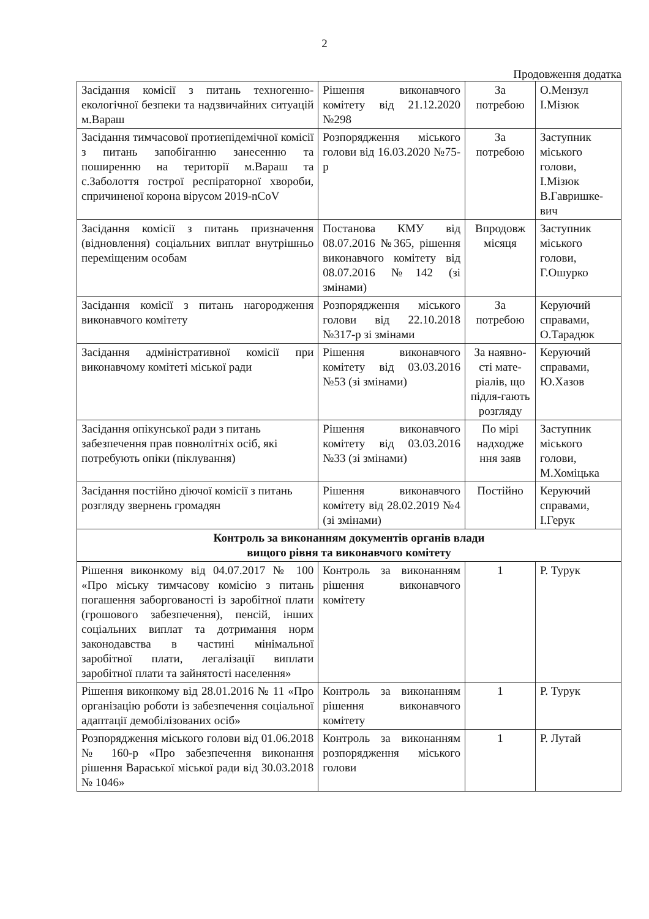2
Продовження додатка
| Засідання комісії з питань техногенно-екологічної безпеки та надзвичайних ситуацій м.Вараш | Рішення виконавчого комітету від 21.12.2020 №298 | За потребою | О.Мензул І.Мізюк |
| Засідання тимчасової протиепідемічної комісії з питань запобіганню занесенню та поширенню на території м.Вараш та с.Заболоття гострої респіраторної хвороби, спричиненої корона вірусом 2019-nCoV | Розпорядження міського голови від 16.03.2020 №75-р | За потребою | Заступник міського голови, І.Мізюк В.Гавришке-вич |
| Засідання комісії з питань призначення (відновлення) соціальних виплат внутрішньо переміщеним особам | Постанова КМУ від 08.07.2016 №365, рішення виконавчого комітету від 08.07.2016 №142 (зі змінами) | Впродовж місяця | Заступник міського голови, Г.Ошурко |
| Засідання комісії з питань нагородження виконавчого комітету | Розпорядження міського голови від 22.10.2018 №317-р зі змінами | За потребою | Керуючий справами, О.Тарадюк |
| Засідання адміністративної комісії при виконавчому комітеті міської ради | Рішення виконавчого комітету від 03.03.2016 №53 (зі змінами) | За наявно-сті мате-ріалів, що підля-гають розгляду | Керуючий справами, Ю.Хазов |
| Засідання опікунської ради з питань забезпечення прав повнолітніх осіб, які потребують опіки (піклування) | Рішення виконавчого комітету від 03.03.2016 №33 (зі змінами) | По мірі надходже ння заяв | Заступник міського голови, М.Хоміцька |
| Засідання постійно діючої комісії з питань розгляду звернень громадян | Рішення виконавчого комітету від 28.02.2019 №4 (зі змінами) | Постійно | Керуючий справами, І.Герук |
| Контроль за виконанням документів органів влади вищого рівня та виконавчого комітету | | | |
| Рішення виконкому від 04.07.2017 № 100 «Про міську тимчасову комісію з питань погашення заборгованості із заробітної плати (грошового забезпечення), пенсій, інших соціальних виплат та дотримання норм законодавства в частині мінімальної заробітної плати, легалізації виплати заробітної плати та зайнятості населення» | Контроль за виконанням рішення виконавчого комітету | 1 | Р. Турук |
| Рішення виконкому від 28.01.2016 № 11 «Про організацію роботи із забезпечення соціальної адаптації демобілізованих осіб» | Контроль за виконанням рішення виконавчого комітету | 1 | Р. Турук |
| Розпорядження міського голови від 01.06.2018 № 160-р «Про забезпечення виконання рішення Вараської міської ради від 30.03.2018 № 1046» | Контроль за виконанням розпорядження міського голови | 1 | Р. Лутай |